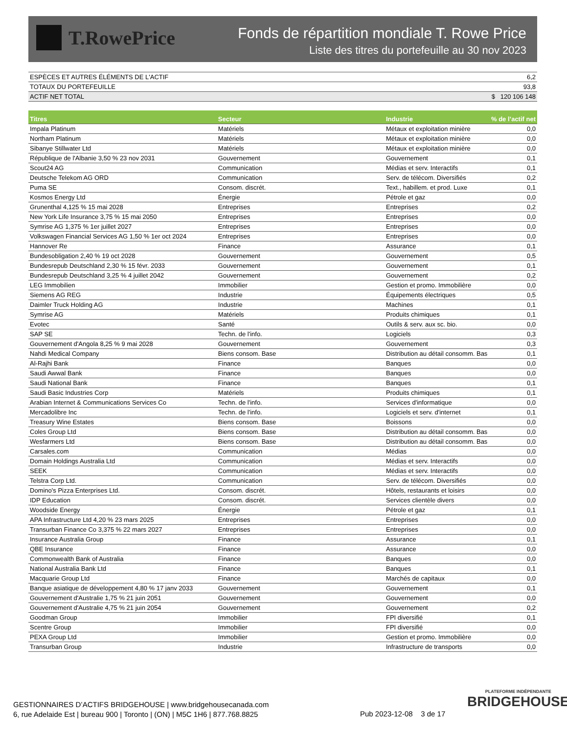T.RowePrice
Fonds de répartition mondiale T. Rowe Price
Liste des titres du portefeuille au 30 nov 2023
| ESPÈCES ET AUTRES ÉLÉMENTS DE L'ACTIF | 6,2 |
| TOTAUX DU PORTEFEUILLE | 93,8 |
| ACTIF NET TOTAL | $ 120 106 148 |
| Titres | Secteur | Industrie | % de l’actif net |
| --- | --- | --- | --- |
| Impala Platinum | Matériels | Métaux et exploitation minière | 0,0 |
| Northam Platinum | Matériels | Métaux et exploitation minière | 0,0 |
| Sibanye Stillwater Ltd | Matériels | Métaux et exploitation minière | 0,0 |
| République de l'Albanie 3,50 % 23 nov 2031 | Gouvernement | Gouvernement | 0,1 |
| Scout24 AG | Communication | Médias et serv. Interactifs | 0,1 |
| Deutsche Telekom AG ORD | Communication | Serv. de télécom. Diversifiés | 0,2 |
| Puma SE | Consom. discrét. | Text., habillem. et prod. Luxe | 0,1 |
| Kosmos Energy Ltd | Énergie | Pétrole et gaz | 0,0 |
| Grunenthal 4,125 % 15 mai 2028 | Entreprises | Entreprises | 0,2 |
| New York Life Insurance 3,75 % 15 mai 2050 | Entreprises | Entreprises | 0,0 |
| Symrise AG 1,375 % 1er juillet 2027 | Entreprises | Entreprises | 0,0 |
| Volkswagen Financial Services AG 1,50 % 1er oct 2024 | Entreprises | Entreprises | 0,0 |
| Hannover Re | Finance | Assurance | 0,1 |
| Bundesobligation 2,40 % 19 oct 2028 | Gouvernement | Gouvernement | 0,5 |
| Bundesrepub Deutschland 2,30 % 15 févr. 2033 | Gouvernement | Gouvernement | 0,1 |
| Bundesrepub Deutschland 3,25 % 4 juillet 2042 | Gouvernement | Gouvernement | 0,2 |
| LEG Immobilien | Immobilier | Gestion et promo. Immobilière | 0,0 |
| Siemens AG REG | Industrie | Équipements électriques | 0,5 |
| Daimler Truck Holding AG | Industrie | Machines | 0,1 |
| Symrise AG | Matériels | Produits chimiques | 0,1 |
| Evotec | Santé | Outils & serv. aux sc. bio. | 0,0 |
| SAP SE | Techn. de l'info. | Logiciels | 0,3 |
| Gouvernement d'Angola 8,25 % 9 mai 2028 | Gouvernement | Gouvernement | 0,3 |
| Nahdi Medical Company | Biens consom. Base | Distribution au détail consomm. Bas | 0,1 |
| Al-Rajhi Bank | Finance | Banques | 0,0 |
| Saudi Awwal Bank | Finance | Banques | 0,0 |
| Saudi National Bank | Finance | Banques | 0,1 |
| Saudi Basic Industries Corp | Matériels | Produits chimiques | 0,1 |
| Arabian Internet & Communications Services Co | Techn. de l'info. | Services d'informatique | 0,0 |
| Mercadolibre Inc | Techn. de l'info. | Logiciels et serv. d'internet | 0,1 |
| Treasury Wine Estates | Biens consom. Base | Boissons | 0,0 |
| Coles Group Ltd | Biens consom. Base | Distribution au détail consomm. Bas | 0,0 |
| Wesfarmers Ltd | Biens consom. Base | Distribution au détail consomm. Bas | 0,0 |
| Carsales.com | Communication | Médias | 0,0 |
| Domain Holdings Australia Ltd | Communication | Médias et serv. Interactifs | 0,0 |
| SEEK | Communication | Médias et serv. Interactifs | 0,0 |
| Telstra Corp Ltd. | Communication | Serv. de télécom. Diversifiés | 0,0 |
| Domino's Pizza Enterprises Ltd. | Consom. discrét. | Hôtels, restaurants et loisirs | 0,0 |
| IDP Education | Consom. discrét. | Services clientèle divers | 0,0 |
| Woodside Energy | Énergie | Pétrole et gaz | 0,1 |
| APA Infrastructure Ltd 4,20 % 23 mars 2025 | Entreprises | Entreprises | 0,0 |
| Transurban Finance Co 3,375 % 22 mars 2027 | Entreprises | Entreprises | 0,0 |
| Insurance Australia Group | Finance | Assurance | 0,1 |
| QBE Insurance | Finance | Assurance | 0,0 |
| Commonwealth Bank of Australia | Finance | Banques | 0,0 |
| National Australia Bank Ltd | Finance | Banques | 0,1 |
| Macquarie Group Ltd | Finance | Marchés de capitaux | 0,0 |
| Banque asiatique de développement 4,80 % 17 janv 2033 | Gouvernement | Gouvernement | 0,1 |
| Gouvernement d'Australie 1,75 % 21 juin 2051 | Gouvernement | Gouvernement | 0,0 |
| Gouvernement d'Australie 4,75 % 21 juin 2054 | Gouvernement | Gouvernement | 0,2 |
| Goodman Group | Immobilier | FPI diversifié | 0,1 |
| Scentre Group | Immobilier | FPI diversifié | 0,0 |
| PEXA Group Ltd | Immobilier | Gestion et promo. Immobilière | 0,0 |
| Transurban Group | Industrie | Infrastructure de transports | 0,0 |
GESTIONNAIRES D’ACTIFS BRIDGEHOUSE | www.bridgehousecanada.com
6, rue Adelaide Est | bureau 900 | Toronto | (ON) | M5C 1H6 | 877.768.8825
Pub 2023-12-08 3 de 17
PLATEFORME INDÉPENDANTE
BRIDGEHOUSE